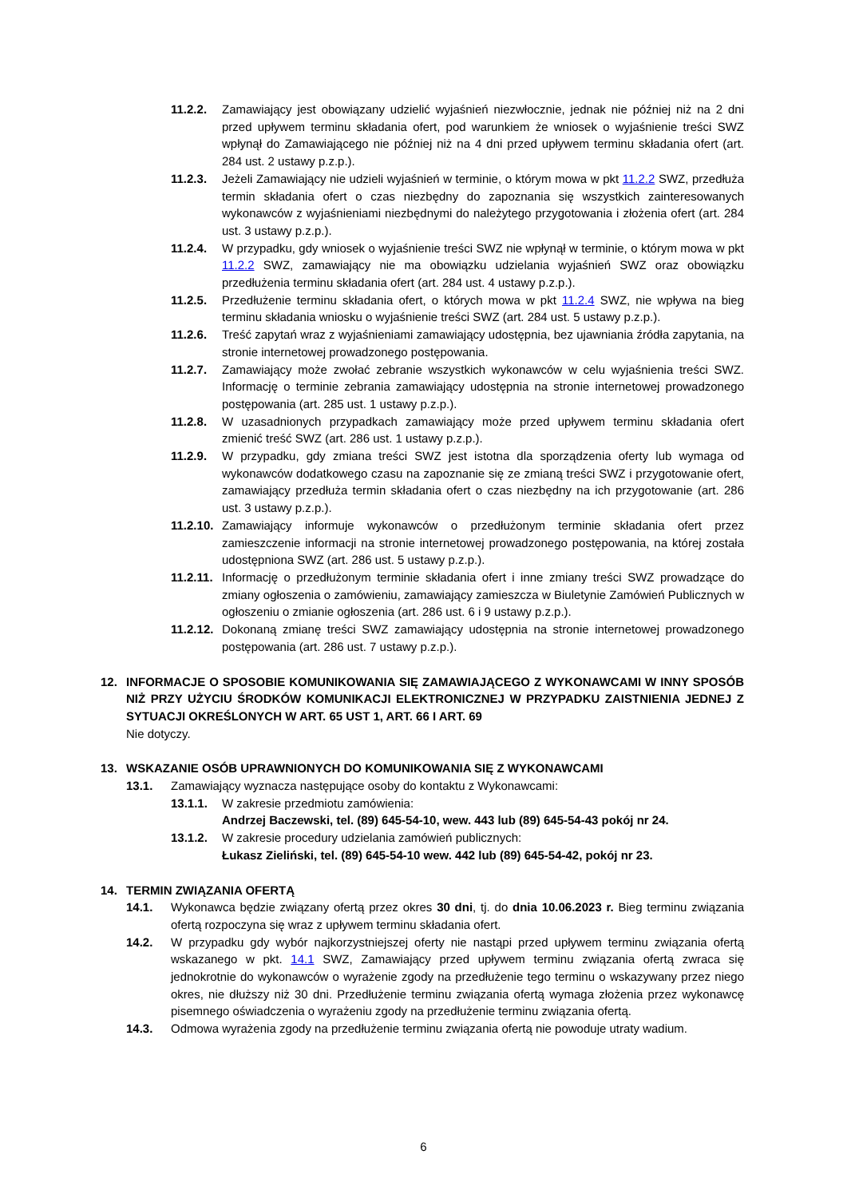11.2.2. Zamawiający jest obowiązany udzielić wyjaśnień niezwłocznie, jednak nie później niż na 2 dni przed upływem terminu składania ofert, pod warunkiem że wniosek o wyjaśnienie treści SWZ wpłynął do Zamawiającego nie później niż na 4 dni przed upływem terminu składania ofert (art. 284 ust. 2 ustawy p.z.p.).
11.2.3. Jeżeli Zamawiający nie udzieli wyjaśnień w terminie, o którym mowa w pkt 11.2.2 SWZ, przedłuża termin składania ofert o czas niezbędny do zapoznania się wszystkich zainteresowanych wykonawców z wyjaśnieniami niezbędnymi do należytego przygotowania i złożenia ofert (art. 284 ust. 3 ustawy p.z.p.).
11.2.4. W przypadku, gdy wniosek o wyjaśnienie treści SWZ nie wpłynął w terminie, o którym mowa w pkt 11.2.2 SWZ, zamawiający nie ma obowiązku udzielania wyjaśnień SWZ oraz obowiązku przedłużenia terminu składania ofert (art. 284 ust. 4 ustawy p.z.p.).
11.2.5. Przedłużenie terminu składania ofert, o których mowa w pkt 11.2.4 SWZ, nie wpływa na bieg terminu składania wniosku o wyjaśnienie treści SWZ (art. 284 ust. 5 ustawy p.z.p.).
11.2.6. Treść zapytań wraz z wyjaśnieniami zamawiający udostępnia, bez ujawniania źródła zapytania, na stronie internetowej prowadzonego postępowania.
11.2.7. Zamawiający może zwołać zebranie wszystkich wykonawców w celu wyjaśnienia treści SWZ. Informację o terminie zebrania zamawiający udostępnia na stronie internetowej prowadzonego postępowania (art. 285 ust. 1 ustawy p.z.p.).
11.2.8. W uzasadnionych przypadkach zamawiający może przed upływem terminu składania ofert zmienić treść SWZ (art. 286 ust. 1 ustawy p.z.p.).
11.2.9. W przypadku, gdy zmiana treści SWZ jest istotna dla sporządzenia oferty lub wymaga od wykonawców dodatkowego czasu na zapoznanie się ze zmianą treści SWZ i przygotowanie ofert, zamawiający przedłuża termin składania ofert o czas niezbędny na ich przygotowanie (art. 286 ust. 3 ustawy p.z.p.).
11.2.10. Zamawiający informuje wykonawców o przedłużonym terminie składania ofert przez zamieszczenie informacji na stronie internetowej prowadzonego postępowania, na której została udostępniona SWZ (art. 286 ust. 5 ustawy p.z.p.).
11.2.11. Informację o przedłużonym terminie składania ofert i inne zmiany treści SWZ prowadzące do zmiany ogłoszenia o zamówieniu, zamawiający zamieszcza w Biuletynie Zamówień Publicznych w ogłoszeniu o zmianie ogłoszenia (art. 286 ust. 6 i 9 ustawy p.z.p.).
11.2.12. Dokonaną zmianę treści SWZ zamawiający udostępnia na stronie internetowej prowadzonego postępowania (art. 286 ust. 7 ustawy p.z.p.).
12. INFORMACJE O SPOSOBIE KOMUNIKOWANIA SIĘ ZAMAWIAJĄCEGO Z WYKONAWCAMI W INNY SPOSÓB NIŻ PRZY UŻYCIU ŚRODKÓW KOMUNIKACJI ELEKTRONICZNEJ W PRZYPADKU ZAISTNIENIA JEDNEJ Z SYTUACJI OKREŚLONYCH W ART. 65 UST 1, ART. 66 I ART. 69
Nie dotyczy.
13. WSKAZANIE OSÓB UPRAWNIONYCH DO KOMUNIKOWANIA SIĘ Z WYKONAWCAMI
13.1. Zamawiający wyznacza następujące osoby do kontaktu z Wykonawcami:
13.1.1. W zakresie przedmiotu zamówienia:
Andrzej Baczewski, tel. (89) 645-54-10, wew. 443 lub (89) 645-54-43 pokój nr 24.
13.1.2. W zakresie procedury udzielania zamówień publicznych:
Łukasz Zieliński, tel. (89) 645-54-10 wew. 442 lub (89) 645-54-42, pokój nr 23.
14. TERMIN ZWIĄZANIA OFERTĄ
14.1. Wykonawca będzie związany ofertą przez okres 30 dni, tj. do dnia 10.06.2023 r. Bieg terminu związania ofertą rozpoczyna się wraz z upływem terminu składania ofert.
14.2. W przypadku gdy wybór najkorzystniejszej oferty nie nastąpi przed upływem terminu związania ofertą wskazanego w pkt. 14.1 SWZ, Zamawiający przed upływem terminu związania ofertą zwraca się jednokrotnie do wykonawców o wyrażenie zgody na przedłużenie tego terminu o wskazywany przez niego okres, nie dłuższy niż 30 dni. Przedłużenie terminu związania ofertą wymaga złożenia przez wykonawcę pisemnego oświadczenia o wyrażeniu zgody na przedłużenie terminu związania ofertą.
14.3. Odmowa wyrażenia zgody na przedłużenie terminu związania ofertą nie powoduje utraty wadium.
6